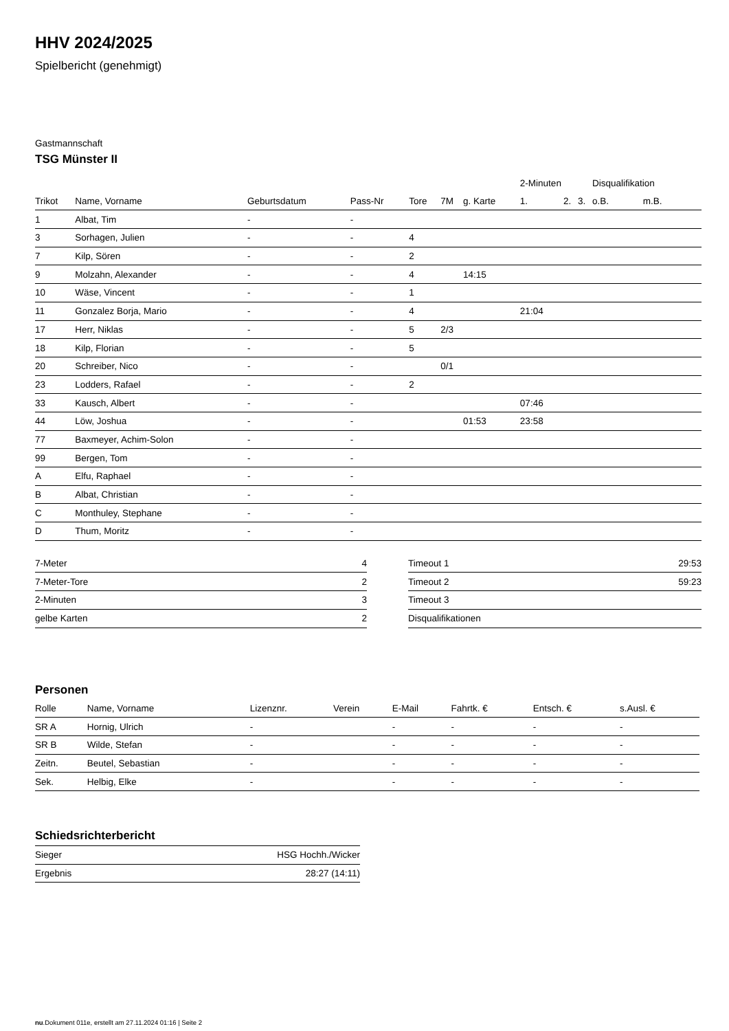HHV 2024/2025
Spielbericht (genehmigt)
Gastmannschaft
TSG Münster II
| | | | | | | | 2-Minuten | | | Disqualifikation | |
| --- | --- | --- | --- | --- | --- | --- | --- | --- | --- | --- | --- |
| Trikot | Name, Vorname | Geburtsdatum | Pass-Nr | Tore | 7M | g. Karte | 1. | 2. | 3. | o.B. | m.B. |
| 1 | Albat, Tim | - | - | | | | | | | | |
| 3 | Sorhagen, Julien | - | - | 4 | | | | | | | |
| 7 | Kilp, Sören | - | - | 2 | | | | | | | |
| 9 | Molzahn, Alexander | - | - | 4 | | 14:15 | | | | | |
| 10 | Wäse, Vincent | - | - | 1 | | | | | | | |
| 11 | Gonzalez Borja, Mario | - | - | 4 | | | 21:04 | | | | |
| 17 | Herr, Niklas | - | - | 5 | 2/3 | | | | | | |
| 18 | Kilp, Florian | - | - | 5 | | | | | | | |
| 20 | Schreiber, Nico | - | - | | 0/1 | | | | | | |
| 23 | Lodders, Rafael | - | - | 2 | | | | | | | |
| 33 | Kausch, Albert | - | - | | | | 07:46 | | | | |
| 44 | Löw, Joshua | - | - | | | 01:53 | 23:58 | | | | |
| 77 | Baxmeyer, Achim-Solon | - | - | | | | | | | | |
| 99 | Bergen, Tom | - | - | | | | | | | | |
| A | Elfu, Raphael | - | - | | | | | | | | |
| B | Albat, Christian | - | - | | | | | | | | |
| C | Monthuley, Stephane | - | - | | | | | | | | |
| D | Thum, Moritz | - | - | | | | | | | | |
| 7-Meter | 4 |
| 7-Meter-Tore | 2 |
| 2-Minuten | 3 |
| gelbe Karten | 2 |
| Timeout 1 | 29:53 |
| Timeout 2 | 59:23 |
| Timeout 3 | |
| Disqualifikationen | |
Personen
| Rolle | Name, Vorname | Lizenznr. | Verein | E-Mail | Fahrtk. € | Entsch. € | s.Ausl. € |
| --- | --- | --- | --- | --- | --- | --- | --- |
| SR A | Hornig, Ulrich | - | | - | - | - | - |
| SR B | Wilde, Stefan | - | | - | - | - | - |
| Zeitn. | Beutel, Sebastian | - | | - | - | - | - |
| Sek. | Helbig, Elke | - | | - | - | - | - |
Schiedsrichterbericht
| Sieger | HSG Hochh./Wicker |
| Ergebnis | 28:27 (14:11) |
nu.Dokument 011e, erstellt am 27.11.2024 01:16 | Seite 2